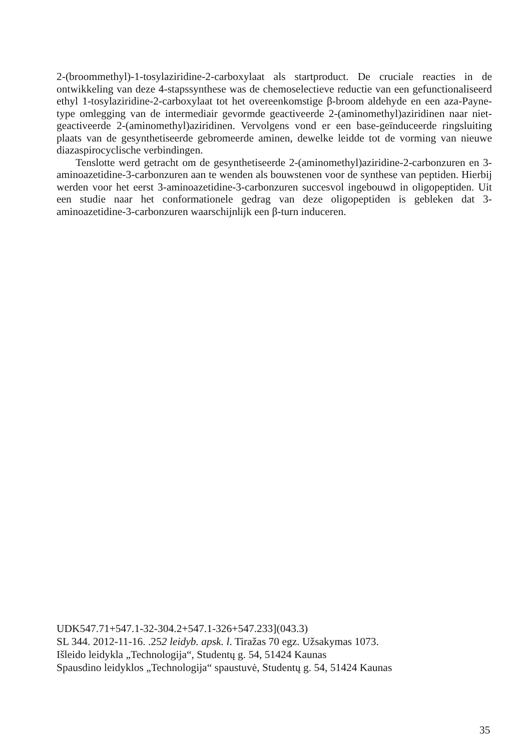2-(broommethyl)-1-tosylaziridine-2-carboxylaat als startproduct. De cruciale reacties in de ontwikkeling van deze 4-stapssynthese was de chemoselectieve reductie van een gefunctionaliseerd ethyl 1-tosylaziridine-2-carboxylaat tot het overeenkomstige β-broom aldehyde en een aza-Payne-type omlegging van de intermediair gevormde geactiveerde 2-(aminomethyl)aziridinen naar niet-geactiveerde 2-(aminomethyl)aziridinen. Vervolgens vond er een base-geïnduceerde ringsluiting plaats van de gesynthetiseerde gebromeerde aminen, dewelke leidde tot de vorming van nieuwe diazaspirocyclische verbindingen.
Tenslotte werd getracht om de gesynthetiseerde 2-(aminomethyl)aziridine-2-carbonzuren en 3-aminoazetidine-3-carbonzuren aan te wenden als bouwstenen voor de synthese van peptiden. Hierbij werden voor het eerst 3-aminoazetidine-3-carbonzuren succesvol ingebouwd in oligopeptiden. Uit een studie naar het conformationele gedrag van deze oligopeptiden is gebleken dat 3-aminoazetidine-3-carbonzuren waarschijnlijk een β-turn induceren.
UDK547.71+547.1-32-304.2+547.1-326+547.233](043.3)
SL 344. 2012-11-16. .252 leidyb. apsk. l. Tiražas 70 egz. Užsakymas 1073.
Išleido leidykla „Technologija“, Studentų g. 54, 51424 Kaunas
Spausdino leidyklos „Technologija“ spaustuvė, Studentų g. 54, 51424 Kaunas
35